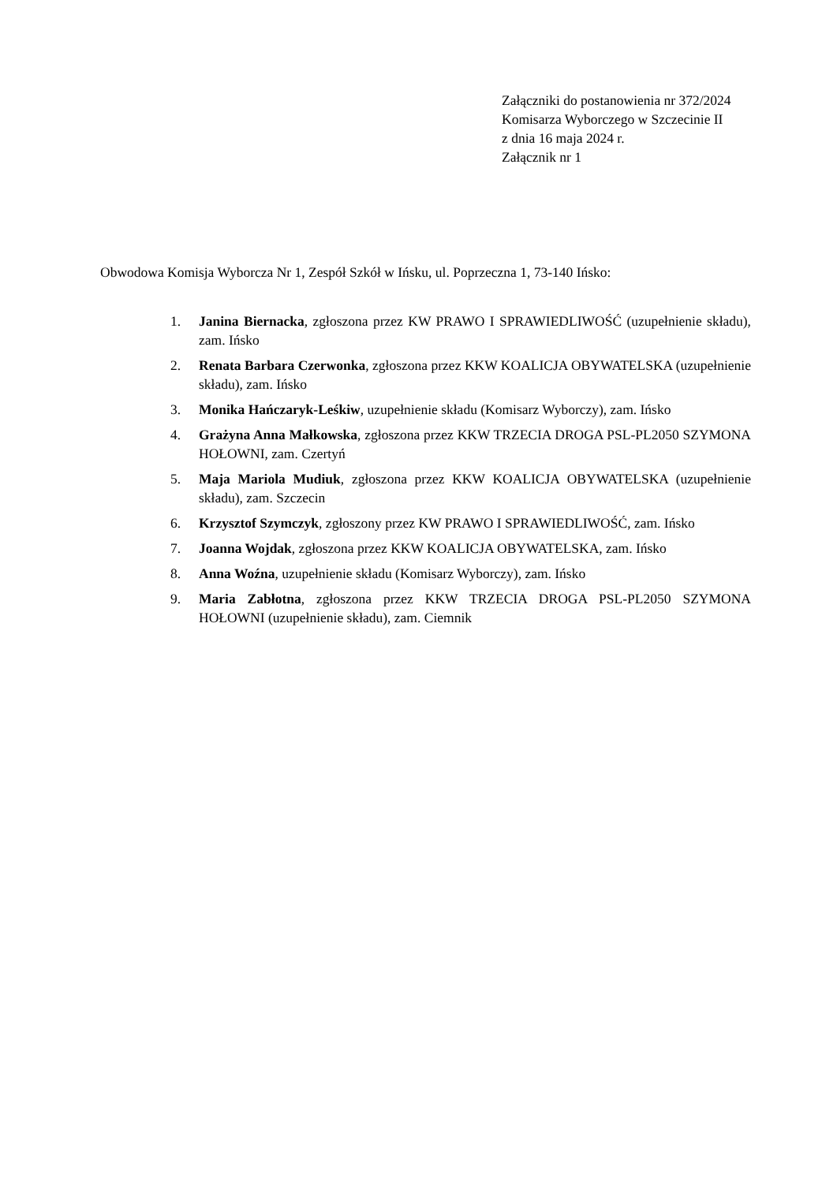Załączniki do postanowienia nr 372/2024
Komisarza Wyborczego w Szczecinie II
z dnia 16 maja 2024 r.
Załącznik nr 1
Obwodowa Komisja Wyborcza Nr 1, Zespół Szkół w Ińsku, ul. Poprzeczna 1, 73-140 Ińsko:
1. Janina Biernacka, zgłoszona przez KW PRAWO I SPRAWIEDLIWOŚĆ (uzupełnienie składu), zam. Ińsko
2. Renata Barbara Czerwonka, zgłoszona przez KKW KOALICJA OBYWATELSKA (uzupełnienie składu), zam. Ińsko
3. Monika Hańczaryk-Leśkiw, uzupełnienie składu (Komisarz Wyborczy), zam. Ińsko
4. Grażyna Anna Małkowska, zgłoszona przez KKW TRZECIA DROGA PSL-PL2050 SZYMONA HOŁOWNI, zam. Czertyń
5. Maja Mariola Mudiuk, zgłoszona przez KKW KOALICJA OBYWATELSKA (uzupełnienie składu), zam. Szczecin
6. Krzysztof Szymczyk, zgłoszony przez KW PRAWO I SPRAWIEDLIWOŚĆ, zam. Ińsko
7. Joanna Wojdak, zgłoszona przez KKW KOALICJA OBYWATELSKA, zam. Ińsko
8. Anna Woźna, uzupełnienie składu (Komisarz Wyborczy), zam. Ińsko
9. Maria Zabłotna, zgłoszona przez KKW TRZECIA DROGA PSL-PL2050 SZYMONA HOŁOWNI (uzupełnienie składu), zam. Ciemnik